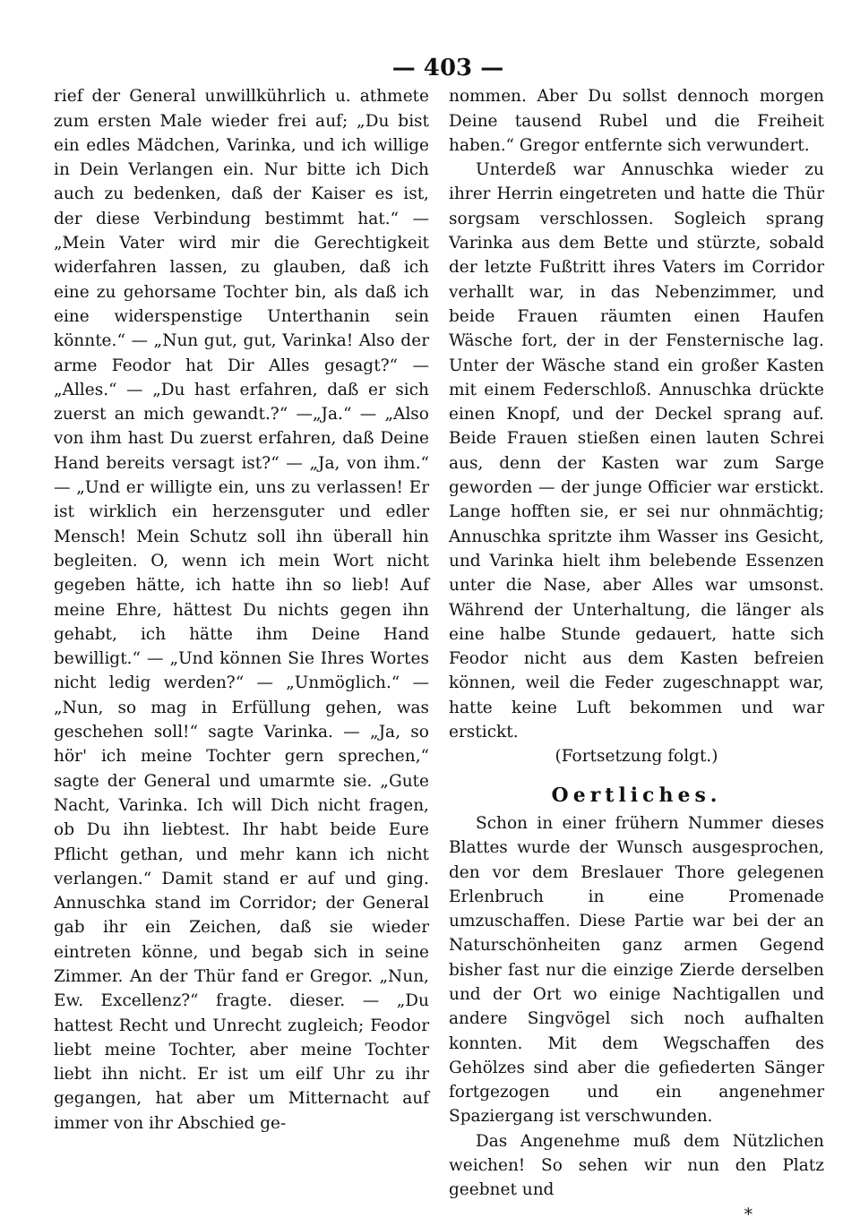— 403 —
rief der General unwillkührlich u. athmete zum ersten Male wieder frei auf; „Du bist ein edles Mädchen, Varinka, und ich willige in Dein Verlangen ein. Nur bitte ich Dich auch zu bedenken, daß der Kaiser es ist, der diese Verbindung bestimmt hat.“ — „Mein Vater wird mir die Gerechtigkeit widerfahren lassen, zu glauben, daß ich eine zu gehorsame Tochter bin, als daß ich eine widerspenstige Unterthanin sein könnte.“ — „Nun gut, gut, Varinka! Also der arme Feodor hat Dir Alles gesagt?“ — „Alles.“ — „Du hast erfahren, daß er sich zuerst an mich gewandt.?“ —„Ja.“ — „Also von ihm hast Du zuerst erfahren, daß Deine Hand bereits versagt ist?“ — „Ja, von ihm.“ — „Und er willigte ein, uns zu verlassen! Er ist wirklich ein herzensguter und edler Mensch! Mein Schutz soll ihn überall hin begleiten. O, wenn ich mein Wort nicht gegeben hätte, ich hatte ihn so lieb! Auf meine Ehre, hättest Du nichts gegen ihn gehabt, ich hätte ihm Deine Hand bewilligt.“ — „Und können Sie Ihres Wortes nicht ledig werden?“ — „Unmöglich.“ — „Nun, so mag in Erfüllung gehen, was geschehen soll!“ sagte Varinka. — „Ja, so hör' ich meine Tochter gern sprechen,“ sagte der General und umarmte sie. „Gute Nacht, Varinka. Ich will Dich nicht fragen, ob Du ihn liebtest. Ihr habt beide Eure Pflicht gethan, und mehr kann ich nicht verlangen.“ Damit stand er auf und ging. Annuschka stand im Corridor; der General gab ihr ein Zeichen, daß sie wieder eintreten könne, und begab sich in seine Zimmer. An der Thür fand er Gregor. „Nun, Ew. Excellenz?“ fragte. dieser. — „Du hattest Recht und Unrecht zugleich; Feodor liebt meine Tochter, aber meine Tochter liebt ihn nicht. Er ist um eilf Uhr zu ihr gegangen, hat aber um Mitternacht auf immer von ihr Abschied ge-
nommen. Aber Du sollst dennoch morgen Deine tausend Rubel und die Freiheit haben.“ Gregor entfernte sich verwundert.
Unterdeß war Annuschka wieder zu ihrer Herrin eingetreten und hatte die Thür sorgsam verschlossen. Sogleich sprang Varinka aus dem Bette und stürzte, sobald der letzte Fußtritt ihres Vaters im Corridor verhallt war, in das Nebenzimmer, und beide Frauen räumten einen Haufen Wäsche fort, der in der Fensternische lag. Unter der Wäsche stand ein großer Kasten mit einem Federschloß. Annuschka drückte einen Knopf, und der Deckel sprang auf. Beide Frauen stießen einen lauten Schrei aus, denn der Kasten war zum Sarge geworden — der junge Officier war erstickt. Lange hofften sie, er sei nur ohnmächtig; Annuschka spritzte ihm Wasser ins Gesicht, und Varinka hielt ihm belebende Essenzen unter die Nase, aber Alles war umsonst. Während der Unterhaltung, die länger als eine halbe Stunde gedauert, hatte sich Feodor nicht aus dem Kasten befreien können, weil die Feder zugeschnappt war, hatte keine Luft bekommen und war erstickt.
(Fortsetzung folgt.)
Oertliches.
Schon in einer frühern Nummer dieses Blattes wurde der Wunsch ausgesprochen, den vor dem Breslauer Thore gelegenen Erlenbruch in eine Promenade umzuschaffen. Diese Partie war bei der an Naturschönheiten ganz armen Gegend bisher fast nur die einzige Zierde derselben und der Ort wo einige Nachtigallen und andere Singvögel sich noch aufhalten konnten. Mit dem Wegschaffen des Gehölzes sind aber die gefiederten Sänger fortgezogen und ein angenehmer Spaziergang ist verschwunden.
Das Angenehme muß dem Nützlichen weichen! So sehen wir nun den Platz geebnet und
*